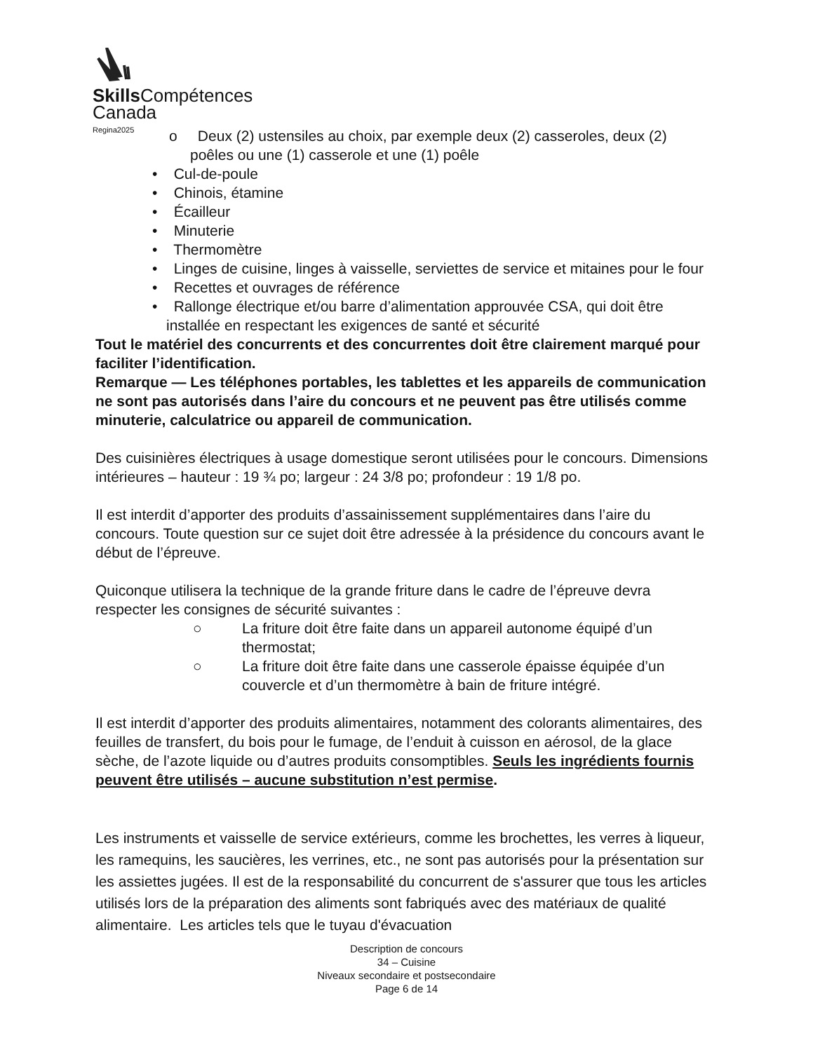Skills Compétences
Canada
Regina2025
o Deux (2) ustensiles au choix, par exemple deux (2) casseroles, deux (2) poêles ou une (1) casserole et une (1) poêle
• Cul-de-poule
• Chinois, étamine
• Écailleur
• Minuterie
• Thermomètre
• Linges de cuisine, linges à vaisselle, serviettes de service et mitaines pour le four
• Recettes et ouvrages de référence
• Rallonge électrique et/ou barre d’alimentation approuvée CSA, qui doit être installée en respectant les exigences de santé et sécurité
Tout le matériel des concurrents et des concurrentes doit être clairement marqué pour faciliter l’identification.
Remarque — Les téléphones portables, les tablettes et les appareils de communication ne sont pas autorisés dans l’aire du concours et ne peuvent pas être utilisés comme minuterie, calculatrice ou appareil de communication.
Des cuisinières électriques à usage domestique seront utilisées pour le concours. Dimensions intérieures – hauteur : 19 ¾ po; largeur : 24 3/8 po; profondeur : 19 1/8 po.
Il est interdit d’apporter des produits d’assainissement supplémentaires dans l’aire du concours. Toute question sur ce sujet doit être adressée à la présidence du concours avant le début de l’épreuve.
Quiconque utilisera la technique de la grande friture dans le cadre de l’épreuve devra respecter les consignes de sécurité suivantes :
○ La friture doit être faite dans un appareil autonome équipé d’un thermostat;
○ La friture doit être faite dans une casserole épaisse équipée d’un couvercle et d’un thermomètre à bain de friture intégré.
Il est interdit d’apporter des produits alimentaires, notamment des colorants alimentaires, des feuilles de transfert, du bois pour le fumage, de l’enduit à cuisson en aérosol, de la glace sèche, de l’azote liquide ou d’autres produits consomptibles. Seuls les ingrédients fournis peuvent être utilisés – aucune substitution n’est permise.
Les instruments et vaisselle de service extérieurs, comme les brochettes, les verres à liqueur, les ramequins, les saucières, les verrines, etc., ne sont pas autorisés pour la présentation sur les assiettes jugées. Il est de la responsabilité du concurrent de s'assurer que tous les articles utilisés lors de la préparation des aliments sont fabriqués avec des matériaux de qualité alimentaire. Les articles tels que le tuyau d'évacuation
Description de concours
34 – Cuisine
Niveaux secondaire et postsecondaire
Page 6 de 14